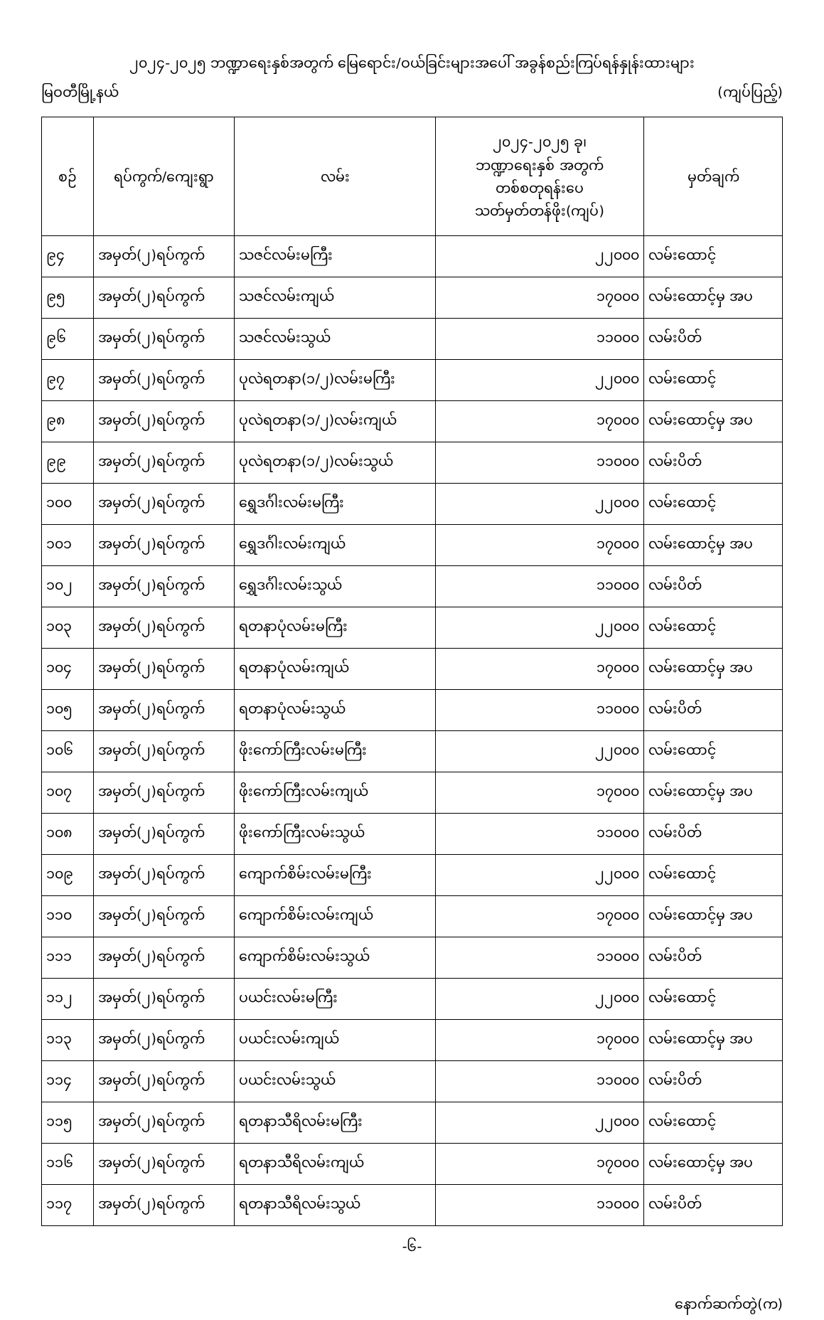၂၀၂၄-၂၀၂၅ ဘဏ္ဍာရေးနှစ်အတွက် မြေရောင်း/ဝယ်ခြင်းများအပေါ် အခွန်စည်းကြပ်ရန်နှုန်းထားများ
မြဝတီမြို့နယ် (ကျပ်ပြည့်)
| စဉ် | ရပ်ကွက်/ကျေးရွာ | လမ်း | ၂၀၂၄-၂၀၂၅ ခု၊ ဘဏ္ဍာရေးနှစ် အတွက် တစ်စတုရန်းပေ သတ်မှတ်တန်ဖိုး(ကျပ်) | မှတ်ချက် |
| --- | --- | --- | --- | --- |
| ၉၄ | အမှတ်(၂)ရပ်ကွက် | သဇင်လမ်းမကြီး | ၂၂၀၀၀ | လမ်းထောင့် |
| ၉၅ | အမှတ်(၂)ရပ်ကွက် | သဇင်လမ်းကျယ် | ၁၇၀၀၀ | လမ်းထောင့်မှ အပ |
| ၉၆ | အမှတ်(၂)ရပ်ကွက် | သဇင်လမ်းသွယ် | ၁၁၀၀၀ | လမ်းပိတ် |
| ၉၇ | အမှတ်(၂)ရပ်ကွက် | ပုလဲရတနာ(၁/၂)လမ်းမကြီး | ၂၂၀၀၀ | လမ်းထောင့် |
| ၉၈ | အမှတ်(၂)ရပ်ကွက် | ပုလဲရတနာ(၁/၂)လမ်းကျယ် | ၁၇၀၀၀ | လမ်းထောင့်မှ အပ |
| ၉၉ | အမှတ်(၂)ရပ်ကွက် | ပုလဲရတနာ(၁/၂)လမ်းသွယ် | ၁၁၀၀၀ | လမ်းပိတ် |
| ၁၀၀ | အမှတ်(၂)ရပ်ကွက် | ရွှေဒင်္ဂါးလမ်းမကြီး | ၂၂၀၀၀ | လမ်းထောင့် |
| ၁၀၁ | အမှတ်(၂)ရပ်ကွက် | ရွှေဒင်္ဂါးလမ်းကျယ် | ၁၇၀၀၀ | လမ်းထောင့်မှ အပ |
| ၁၀၂ | အမှတ်(၂)ရပ်ကွက် | ရွှေဒင်္ဂါးလမ်းသွယ် | ၁၁၀၀၀ | လမ်းပိတ် |
| ၁၀၃ | အမှတ်(၂)ရပ်ကွက် | ရတနာပုံလမ်းမကြီး | ၂၂၀၀၀ | လမ်းထောင့် |
| ၁၀၄ | အမှတ်(၂)ရပ်ကွက် | ရတနာပုံလမ်းကျယ် | ၁၇၀၀၀ | လမ်းထောင့်မှ အပ |
| ၁၀၅ | အမှတ်(၂)ရပ်ကွက် | ရတနာပုံလမ်းသွယ် | ၁၁၀၀၀ | လမ်းပိတ် |
| ၁၀၆ | အမှတ်(၂)ရပ်ကွက် | ဖိုးကော်ကြီးလမ်းမကြီး | ၂၂၀၀၀ | လမ်းထောင့် |
| ၁၀၇ | အမှတ်(၂)ရပ်ကွက် | ဖိုးကော်ကြီးလမ်းကျယ် | ၁၇၀၀၀ | လမ်းထောင့်မှ အပ |
| ၁၀၈ | အမှတ်(၂)ရပ်ကွက် | ဖိုးကော်ကြီးလမ်းသွယ် | ၁၁၀၀၀ | လမ်းပိတ် |
| ၁၀၉ | အမှတ်(၂)ရပ်ကွက် | ကျောက်စိမ်းလမ်းမကြီး | ၂၂၀၀၀ | လမ်းထောင့် |
| ၁၁၀ | အမှတ်(၂)ရပ်ကွက် | ကျောက်စိမ်းလမ်းကျယ် | ၁၇၀၀၀ | လမ်းထောင့်မှ အပ |
| ၁၁၁ | အမှတ်(၂)ရပ်ကွက် | ကျောက်စိမ်းလမ်းသွယ် | ၁၁၀၀၀ | လမ်းပိတ် |
| ၁၁၂ | အမှတ်(၂)ရပ်ကွက် | ပယင်းလမ်းမကြီး | ၂၂၀၀၀ | လမ်းထောင့် |
| ၁၁၃ | အမှတ်(၂)ရပ်ကွက် | ပယင်းလမ်းကျယ် | ၁၇၀၀၀ | လမ်းထောင့်မှ အပ |
| ၁၁၄ | အမှတ်(၂)ရပ်ကွက် | ပယင်းလမ်းသွယ် | ၁၁၀၀၀ | လမ်းပိတ် |
| ၁၁၅ | အမှတ်(၂)ရပ်ကွက် | ရတနာသီရိလမ်းမကြီး | ၂၂၀၀၀ | လမ်းထောင့် |
| ၁၁၆ | အမှတ်(၂)ရပ်ကွက် | ရတနာသီရိလမ်းကျယ် | ၁၇၀၀၀ | လမ်းထောင့်မှ အပ |
| ၁၁၇ | အမှတ်(၂)ရပ်ကွက် | ရတနာသီရိလမ်းသွယ် | ၁၁၀၀၀ | လမ်းပိတ် |
-၆-
နောက်ဆက်တွဲ(က)